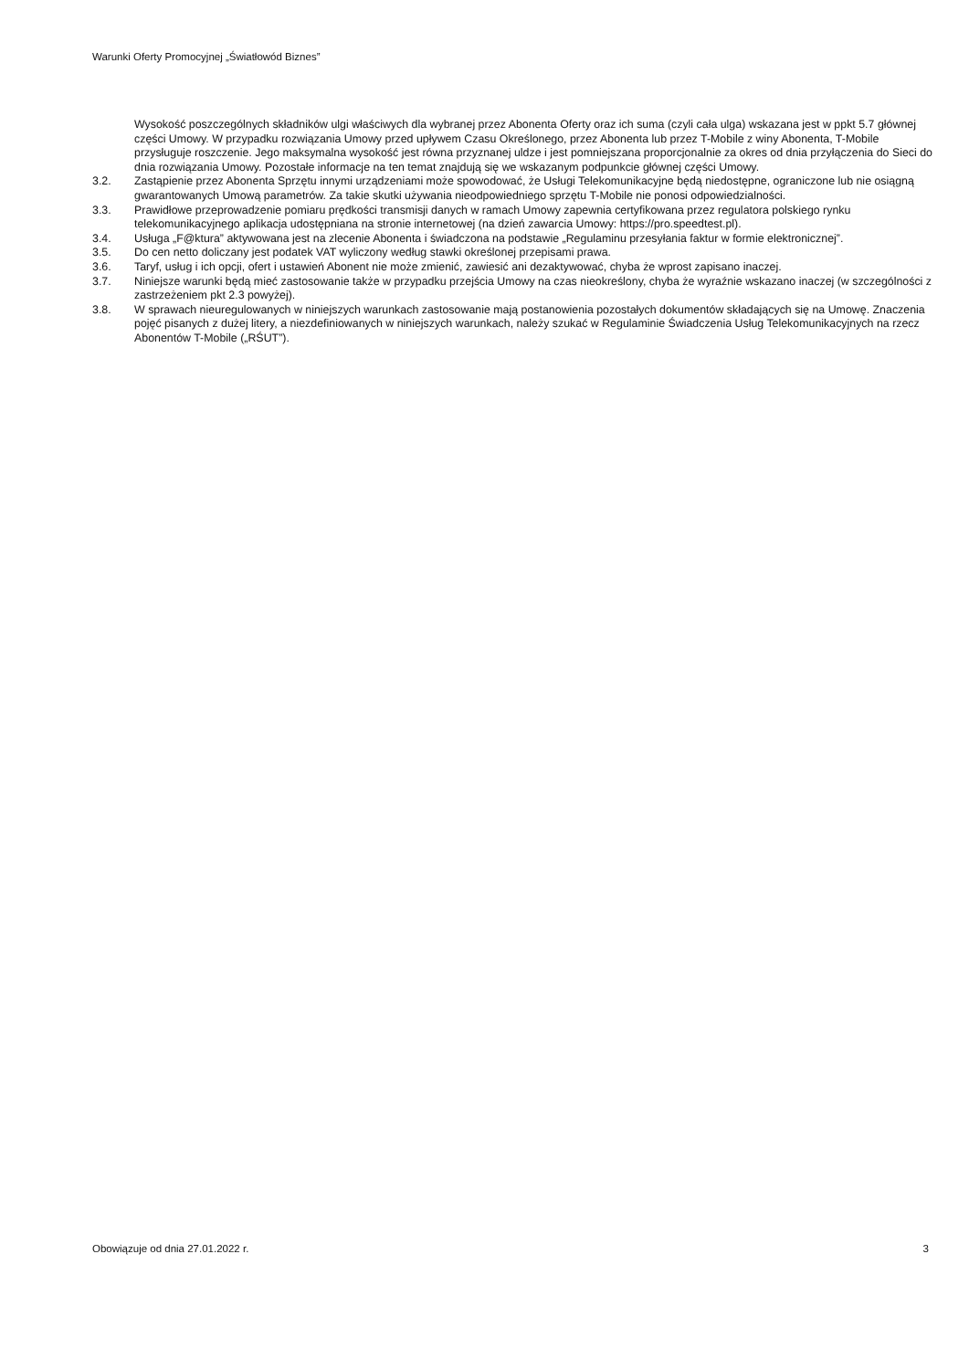Warunki Oferty Promocyjnej „Światłowód Biznes”
Wysokość poszczególnych składników ulgi właściwych dla wybranej przez Abonenta Oferty oraz ich suma (czyli cała ulga) wskazana jest w ppkt 5.7 głównej części Umowy. W przypadku rozwiązania Umowy przed upływem Czasu Określonego, przez Abonenta lub przez T-Mobile z winy Abonenta, T-Mobile przysługuje roszczenie. Jego maksymalna wysokość jest równa przyznanej uldze i jest pomniejszana proporcjonalnie za okres od dnia przyłączenia do Sieci do dnia rozwiązania Umowy. Pozostałe informacje na ten temat znajdują się we wskazanym podpunkcie głównej części Umowy.
3.2. Zastąpienie przez Abonenta Sprzętu innymi urządzeniami może spowodować, że Usługi Telekomunikacyjne będą niedostępne, ograniczone lub nie osiągną gwarantowanych Umową parametrów. Za takie skutki używania nieodpowiedniego sprzętu T-Mobile nie ponosi odpowiedzialności.
3.3. Prawidłowe przeprowadzenie pomiaru prędkości transmisji danych w ramach Umowy zapewnia certyfikowana przez regulatora polskiego rynku telekomunikacyjnego aplikacja udostępniana na stronie internetowej (na dzień zawarcia Umowy: https://pro.speedtest.pl).
3.4. Usługa „F@ktura” aktywowana jest na zlecenie Abonenta i świadczona na podstawie „Regulaminu przesyłania faktur w formie elektronicznej”.
3.5. Do cen netto doliczany jest podatek VAT wyliczony według stawki określonej przepisami prawa.
3.6. Taryf, usług i ich opcji, ofert i ustawień Abonent nie może zmienić, zawiesić ani dezaktywować, chyba że wprost zapisano inaczej.
3.7. Niniejsze warunki będą mieć zastosowanie także w przypadku przejścia Umowy na czas nieokreślony, chyba że wyraźnie wskazano inaczej (w szczególności z zastrzeżeniem pkt 2.3 powyżej).
3.8. W sprawach nieuregulowanych w niniejszych warunkach zastosowanie mają postanowienia pozostałych dokumentów składających się na Umowę. Znaczenia pojęć pisanych z dużej litery, a niezdefiniowanych w niniejszych warunkach, należy szukać w Regulaminie Świadczenia Usług Telekomunikacyjnych na rzecz Abonentów T-Mobile („RŚUT”).
Obowiązuje od dnia 27.01.2022 r. 3